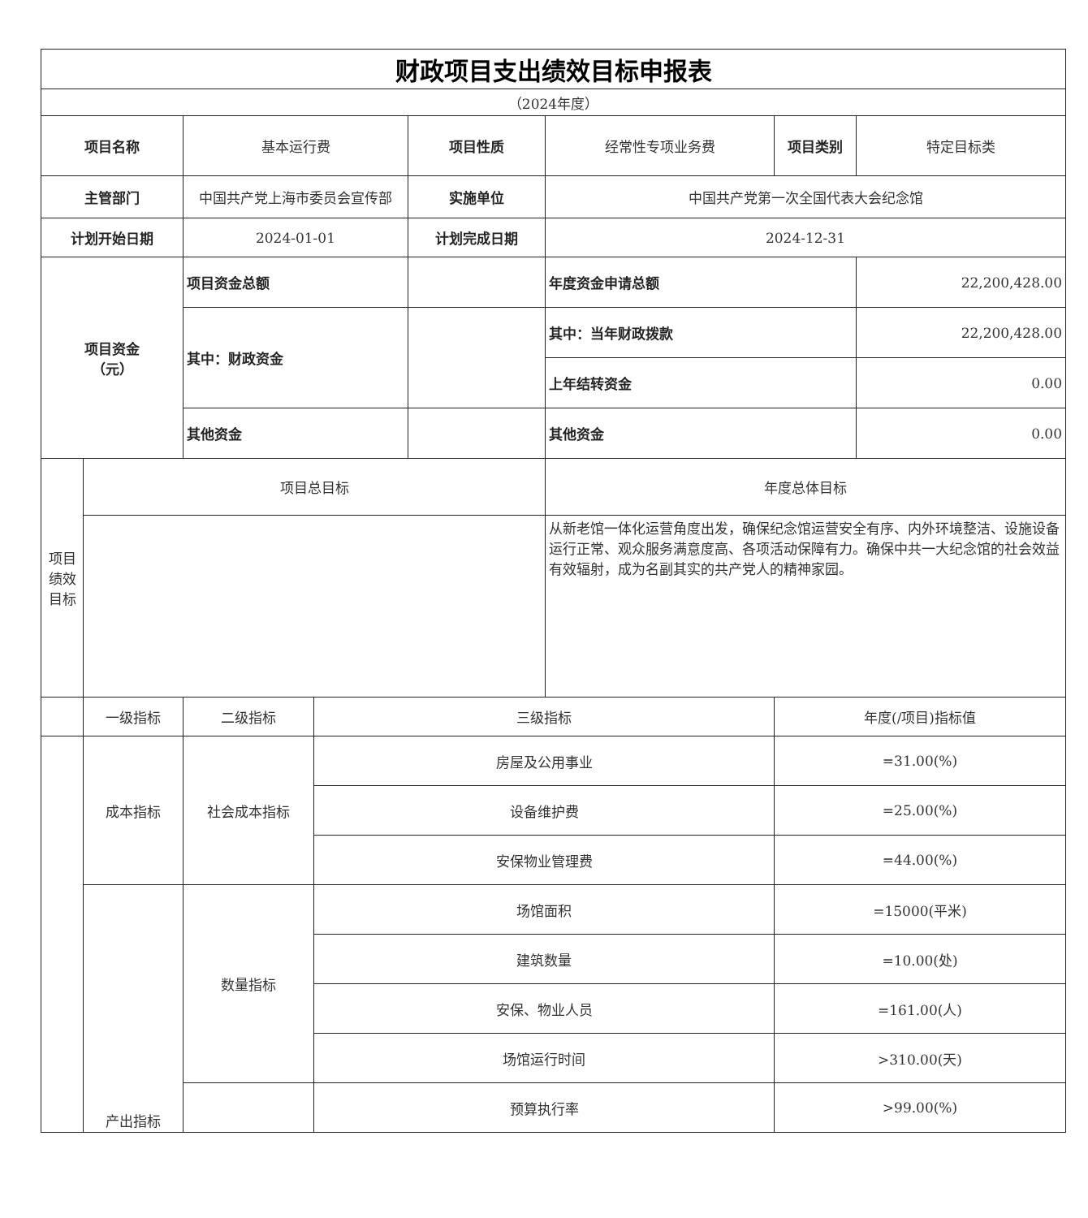| 财政项目支出绩效目标申报表 | | | | | | | |
| （2024年度） | | | | | | | |
| 项目名称 | | 基本运行费 | | 项目性质 | 经常性专项业务费 | 项目类别 | 特定目标类 |
| 主管部门 | | 中国共产党上海市委员会宣传部 | | 实施单位 | 中国共产党第一次全国代表大会纪念馆 | | |
| 计划开始日期 | | 2024-01-01 | | 计划完成日期 | 2024-12-31 | | |
| 项目资金 （元） | | 项目资金总额 | | | 年度资金申请总额 | | 22,200,428.00 |
| | | 其中：财政资金 | | | 其中：当年财政拨款 | | 22,200,428.00 |
| | | | | | 上年结转资金 | | 0.00 |
| | | 其他资金 | | | 其他资金 | | 0.00 |
| 项目绩效目标 | 项目总目标 | | | | 年度总体目标 | | |
| | | | | | 从新老馆一体化运营角度出发，确保纪念馆运营安全有序、内外环境整洁、设施设备运行正常、观众服务满意度高、各项活动保障有力。确保中共一大纪念馆的社会效益有效辐射，成为名副其实的共产党人的精神家园。 | | |
| | 一级指标 | 二级指标 | 三级指标 | | | 年度(/项目)指标值 | |
| | 成本指标 | 社会成本指标 | 房屋及公用事业 | | | =31.00(%) | |
| | | | 设备维护费 | | | =25.00(%) | |
| | | | 安保物业管理费 | | | =44.00(%) | |
| | 产出指标 | 数量指标 | 场馆面积 | | | =15000(平米) | |
| | | | 建筑数量 | | | =10.00(处) | |
| | | | 安保、物业人员 | | | =161.00(人) | |
| | | | 场馆运行时间 | | | >310.00(天) | |
| | | | 预算执行率 | | | >99.00(%) | |